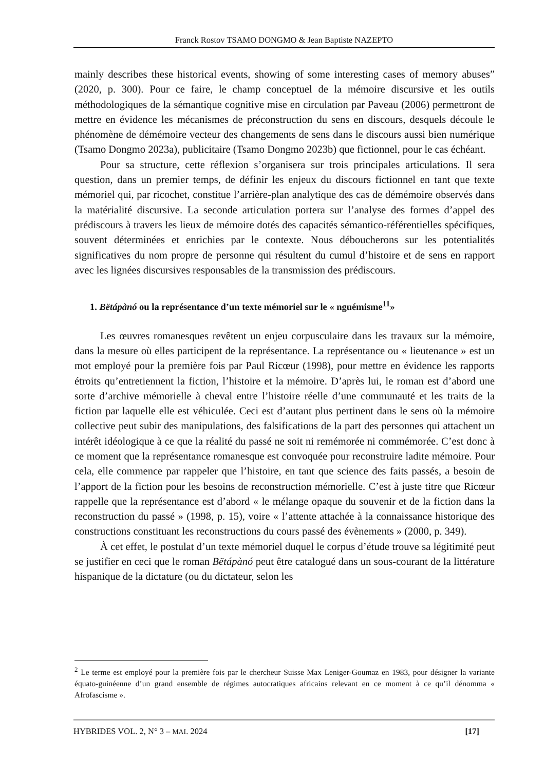Franck Rostov TSAMO DONGMO & Jean Baptiste NAZEPTO
mainly describes these historical events, showing of some interesting cases of memory abuses” (2020, p. 300). Pour ce faire, le champ conceptuel de la mémoire discursive et les outils méthodologiques de la sémantique cognitive mise en circulation par Paveau (2006) permettront de mettre en évidence les mécanismes de préconstruction du sens en discours, desquels découle le phénomène de démémoire vecteur des changements de sens dans le discours aussi bien numérique (Tsamo Dongmo 2023a), publicitaire (Tsamo Dongmo 2023b) que fictionnel, pour le cas échéant.
Pour sa structure, cette réflexion s’organisera sur trois principales articulations. Il sera question, dans un premier temps, de définir les enjeux du discours fictionnel en tant que texte mémoriel qui, par ricochet, constitue l’arrière-plan analytique des cas de démémoire observés dans la matérialité discursive. La seconde articulation portera sur l’analyse des formes d’appel des prédiscours à travers les lieux de mémoire dotés des capacités sémantico-référentielles spécifiques, souvent déterminées et enrichies par le contexte. Nous déboucherons sur les potentialités significatives du nom propre de personne qui résultent du cumul d’histoire et de sens en rapport avec les lignées discursives responsables de la transmission des prédiscours.
1. Bëtápànó ou la représentance d’un texte mémoriel sur le « nguémisme<sup>11</sup>»
Les œuvres romanesques revêtent un enjeu corpusculaire dans les travaux sur la mémoire, dans la mesure où elles participent de la représentance. La représentance ou « lieutenance » est un mot employé pour la première fois par Paul Ricœur (1998), pour mettre en évidence les rapports étroits qu’entretiennent la fiction, l’histoire et la mémoire. D’après lui, le roman est d’abord une sorte d’archive mémorielle à cheval entre l’histoire réelle d’une communauté et les traits de la fiction par laquelle elle est véhiculée. Ceci est d’autant plus pertinent dans le sens où la mémoire collective peut subir des manipulations, des falsifications de la part des personnes qui attachent un intérêt idéologique à ce que la réalité du passé ne soit ni remémorée ni commémorée. C’est donc à ce moment que la représentance romanesque est convoquée pour reconstruire ladite mémoire. Pour cela, elle commence par rappeler que l’histoire, en tant que science des faits passés, a besoin de l’apport de la fiction pour les besoins de reconstruction mémorielle. C’est à juste titre que Ricœur rappelle que la représentance est d’abord « le mélange opaque du souvenir et de la fiction dans la reconstruction du passé » (1998, p. 15), voire « l’attente attachée à la connaissance historique des constructions constituant les reconstructions du cours passé des évènements » (2000, p. 349).
À cet effet, le postulat d’un texte mémoriel duquel le corpus d’étude trouve sa légitimité peut se justifier en ceci que le roman Bëtápànó peut être catalogué dans un sous-courant de la littérature hispanique de la dictature (ou du dictateur, selon les
<sup>2</sup> Le terme est employé pour la première fois par le chercheur Suisse Max Leniger-Goumaz en 1983, pour désigner la variante équato-guinéenne d’un grand ensemble de régimes autocratiques africains relevant en ce moment à ce qu’il dénomma « Afrofascisme ».
HYBRIDES VOL. 2, N° 3 – MAI. 2024 [17]